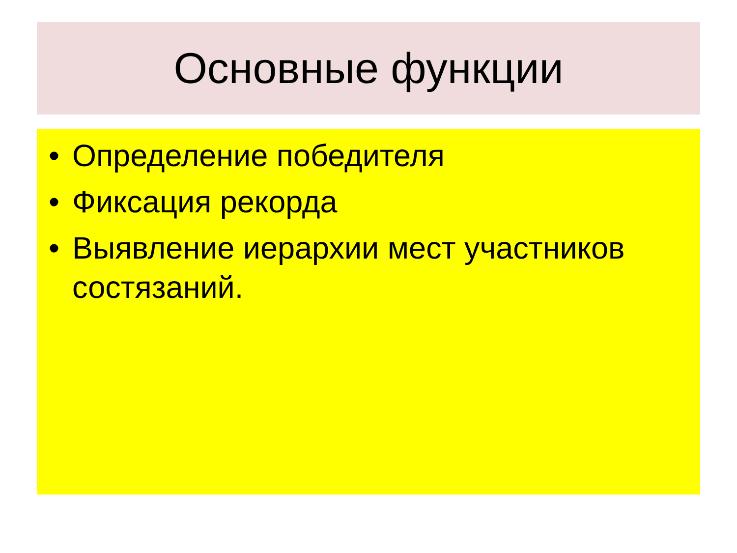Основные функции
• Определение победителя
• Фиксация рекорда
• Выявление иерархии мест участников состязаний.